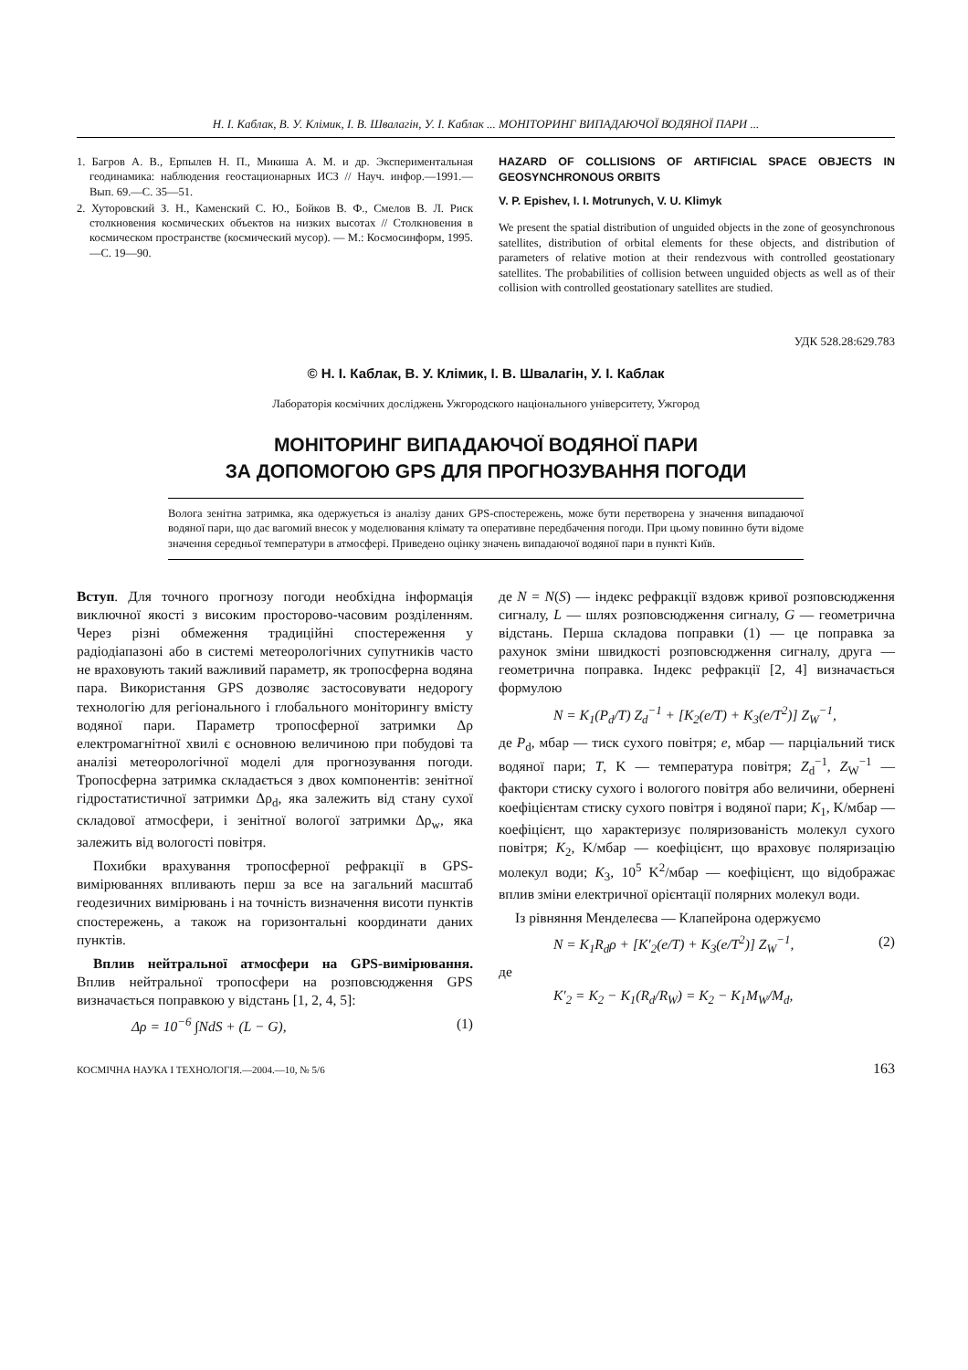Н. І. Каблак, В. У. Клімик, І. В. Швалагін, У. І. Каблак ... МОНІТОРИНГ ВИПАДАЮЧОЇ ВОДЯНОЇ ПАРИ ...
1. Багров А. В., Ерпылев Н. П., Микиша А. М. и др. Экспериментальная геодинамика: наблюдения геостационарных ИСЗ // Науч. инфор.—1991.—Вып. 69.—С. 35—51.
2. Хуторовский З. Н., Каменский С. Ю., Бойков В. Ф., Смелов В. Л. Риск столкновения космических объектов на низких высотах // Столкновения в космическом пространстве (космический мусор). — М.: Космосинформ, 1995.—С. 19—90.
HAZARD OF COLLISIONS OF ARTIFICIAL SPACE OBJECTS IN GEOSYNCHRONOUS ORBITS
V. P. Epishev, I. I. Motrunych, V. U. Klimyk
We present the spatial distribution of unguided objects in the zone of geosynchronous satellites, distribution of orbital elements for these objects, and distribution of parameters of relative motion at their rendezvous with controlled geostationary satellites. The probabilities of collision between unguided objects as well as of their collision with controlled geostationary satellites are studied.
УДК 528.28:629.783
© Н. І. Каблак, В. У. Клімик, І. В. Швалагін, У. І. Каблак
Лабораторія космічних досліджень Ужгородского національного університету, Ужгород
МОНІТОРИНГ ВИПАДАЮЧОЇ ВОДЯНОЇ ПАРИ
ЗА ДОПОМОГОЮ GPS ДЛЯ ПРОГНОЗУВАННЯ ПОГОДИ
Волога зенітна затримка, яка одержується із аналізу даних GPS-спостережень, може бути перетворена у значення випадаючої водяної пари, що дає вагомий внесок у моделювання клімату та оперативне передбачення погоди. При цьому повинно бути відоме значення середньої температури в атмосфері. Приведено оцінку значень випадаючої водяної пари в пункті Київ.
Вступ. Для точного прогнозу погоди необхідна інформація виключної якості з високим просторово-часовим розділенням. Через різні обмеження традиційні спостереження у радіодіапазоні або в системі метеорологічних супутників часто не враховують такий важливий параметр, як тропосферна водяна пара. Використання GPS дозволяє застосовувати недорогу технологію для регіонального і глобального моніторингу вмісту водяної пари. Параметр тропосферної затримки Δρ електромагнітної хвилі є основною величиною при побудові та аналізі метеорологічної моделі для прогнозування погоди. Тропосферна затримка складається з двох компонентів: зенітної гідростатистичної затримки Δρ<sub>d</sub>, яка залежить від стану сухої складової атмосфери, і зенітної вологої затримки Δρ<sub>w</sub>, яка залежить від вологості повітря.
Похибки врахування тропосферної рефракції в GPS-вимірюваннях впливають перш за все на загальний масштаб геодезичних вимірювань і на точність визначення висоти пунктів спостережень, а також на горизонтальні координати даних пунктів.
Вплив нейтральної атмосфери на GPS-вимірювання. Вплив нейтральної тропосфери на розповсюдження GPS визначається поправкою у відстань [1, 2, 4, 5]:
Δρ = 10<sup>−6</sup> ∫NdS + (L − G), (1)
де N = N(S) — індекс рефракції вздовж кривої розповсюдження сигналу, L — шлях розповсюдження сигналу, G — геометрична відстань. Перша складова поправки (1) — це поправка за рахунок зміни швидкості розповсюдження сигналу, друга — геометрична поправка. Індекс рефракції [2, 4] визначається формулою
N = K<sub>1</sub>(P<sub>d</sub>/T) Z<sub>d</sub><sup>−1</sup> + [K<sub>2</sub>(e/T) + K<sub>3</sub>(e/T<sup>2</sup>)] Z<sub>W</sub><sup>−1</sup>,
де P<sub>d</sub>, мбар — тиск сухого повітря; e, мбар — парціальний тиск водяної пари; T, K — температура повітря; Z<sub>d</sub><sup>−1</sup>, Z<sub>W</sub><sup>−1</sup> — фактори стиску сухого і вологого повітря або величини, обернені коефіцієнтам стиску сухого повітря і водяної пари; K<sub>1</sub>, K/мбар — коефіцієнт, що характеризує поляризованість молекул сухого повітря; K<sub>2</sub>, K/мбар — коефіцієнт, що враховує поляризацію молекул води; K<sub>3</sub>, 10<sup>5</sup> K<sup>2</sup>/мбар — коефіцієнт, що відображає вплив зміни електричної орієнтації полярних молекул води.
Із рівняння Менделеєва — Клапейрона одержуємо
N = K<sub>1</sub>R<sub>d</sub>ρ + [K′<sub>2</sub>(e/T) + K<sub>3</sub>(e/T<sup>2</sup>)] Z<sub>W</sub><sup>−1</sup>, (2)
де
K′<sub>2</sub> = K<sub>2</sub> − K<sub>1</sub>(R<sub>d</sub>/R<sub>W</sub>) = K<sub>2</sub> − K<sub>1</sub>M<sub>W</sub>/M<sub>d</sub>,
КОСМІЧНА НАУКА І ТЕХНОЛОГІЯ.—2004.—10, № 5/6 163